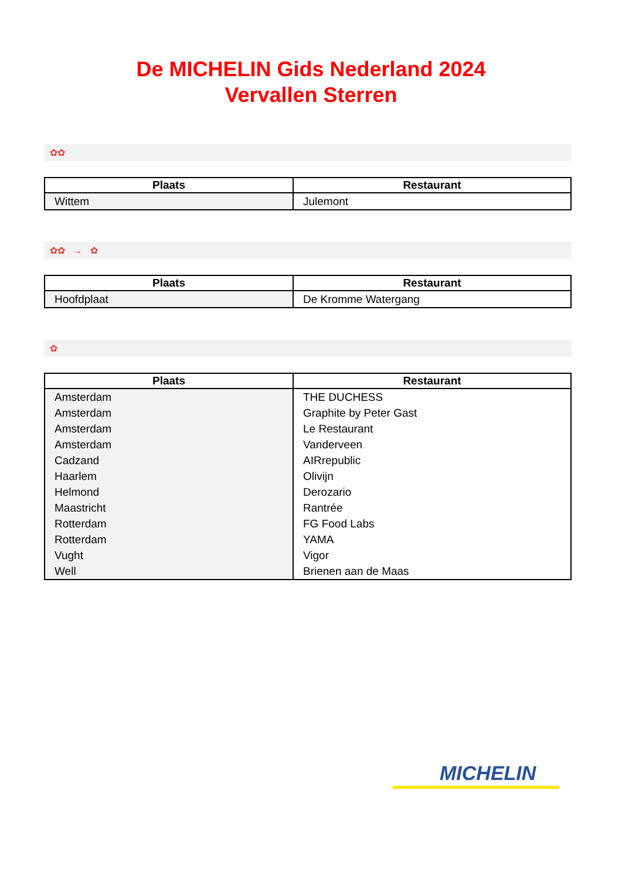De MICHELIN Gids Nederland 2024
Vervallen Sterren
✿✿
| Plaats | Restaurant |
| --- | --- |
| Wittem | Julemont |
✿✿ → ✿
| Plaats | Restaurant |
| --- | --- |
| Hoofdplaat | De Kromme Watergang |
✿
| Plaats | Restaurant |
| --- | --- |
| Amsterdam | THE DUCHESS |
| Amsterdam | Graphite by Peter Gast |
| Amsterdam | Le Restaurant |
| Amsterdam | Vanderveen |
| Cadzand | AIRrepublic |
| Haarlem | Olivijn |
| Helmond | Derozario |
| Maastricht | Rantrée |
| Rotterdam | FG Food Labs |
| Rotterdam | YAMA |
| Vught | Vigor |
| Well | Brienen aan de Maas |
MICHELIN